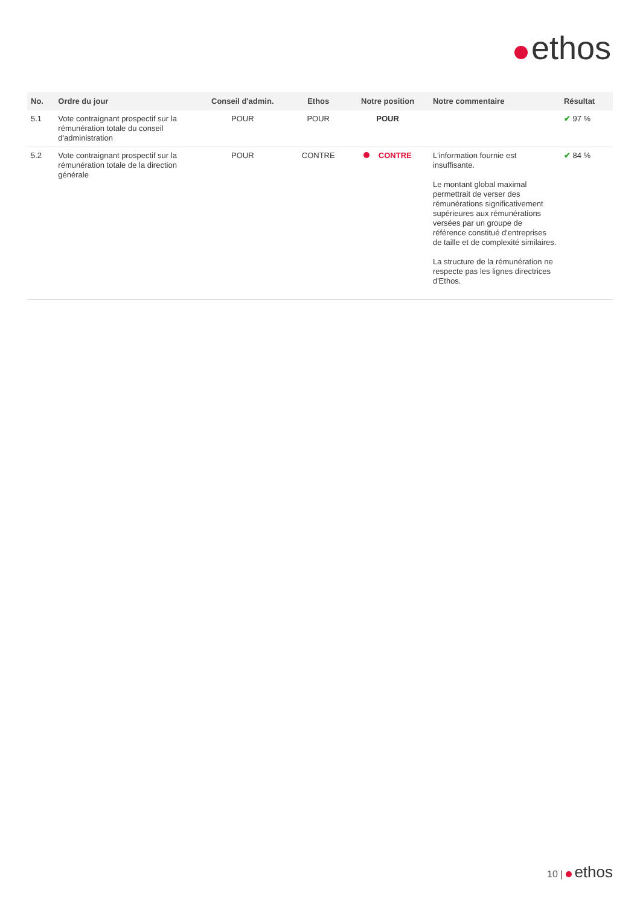ethos
| No. | Ordre du jour | Conseil d'admin. | Ethos | Notre position | Notre commentaire | Résultat |
| --- | --- | --- | --- | --- | --- | --- |
| 5.1 | Vote contraignant prospectif sur la rémunération totale du conseil d'administration | POUR | POUR | POUR | | ✔ 97 % |
| 5.2 | Vote contraignant prospectif sur la rémunération totale de la direction générale | POUR | CONTRE | CONTRE | L'information fournie est insuffisante. Le montant global maximal permettrait de verser des rémunérations significativement supérieures aux rémunérations versées par un groupe de référence constitué d'entreprises de taille et de complexité similaires. La structure de la rémunération ne respecte pas les lignes directrices d'Ethos. | ✔ 84 % |
10 | ethos